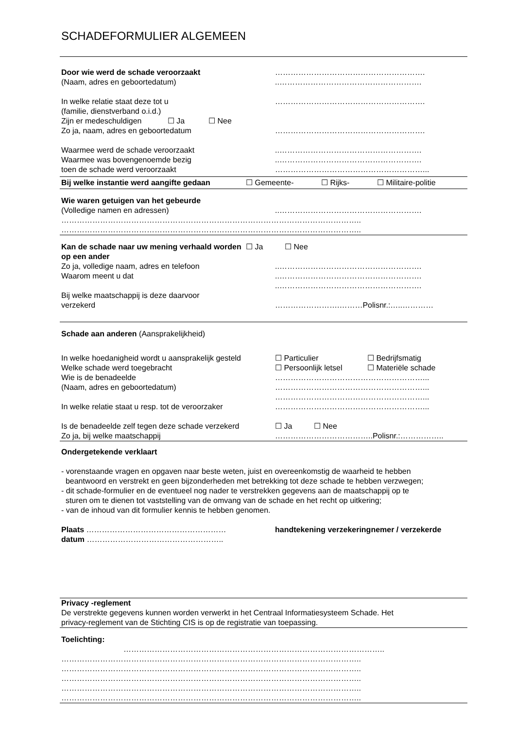SCHADEFORMULIER ALGEMEEN
Door wie werd de schade veroorzaakt ………………………………………………….
(Naam, adres en geboortedatum) ..……………………………………………….
In welke relatie staat deze tot u ………………………………………………….
(familie, dienstverband o.i.d.)
Zijn er medeschuldigen ☐ Ja ☐ Nee
Zo ja, naam, adres en geboortedatum ………………………………………………….
Waarmee werd de schade veroorzaakt ..……………………………………………….
Waarmee was bovengenoemde bezig ..……………………………………………….
toen de schade werd veroorzaakt …………………………………………………...
Bij welke instantie werd aangifte gedaan
☐ Gemeente- ☐ Rijks- ☐ Militaire-politie
Wie waren getuigen van het gebeurde
(Volledige namen en adressen) ..……………………………………………….
……………………………………………………………………………………………………..
……………………………………………………………………………………………………..
Kan de schade naar uw mening verhaald worden op een ander
☐ Ja ☐ Nee
Zo ja, volledige naam, adres en telefoon ..……………………………………………….
Waarom meent u dat ..……………………………………………….
..……………………………………………….
Bij welke maatschappij is deze daarvoor
verzekerd …………………….………Polisnr.:…..…………
Schade aan anderen (Aansprakelijkheid)
In welke hoedanigheid wordt u aansprakelijk gesteld
☐ Particulier ☐ Bedrijfsmatig
Welke schade werd toegebracht ☐ Persoonlijk letsel
☐ Materiële schade
Wie is de benadeelde …………………………………………………...
(Naam, adres en geboortedatum) …………………………………………………...
…………………………………………………...
In welke relatie staat u resp. tot de veroorzaker
…………………………………………………...
Is de benadeelde zelf tegen deze schade verzekerd
☐ Ja ☐ Nee
Zo ja, bij welke maatschappij ………………………………..Polisnr.:……………..
Ondergetekende verklaart
- vorenstaande vragen en opgaven naar beste weten, juist en overeenkomstig de waarheid te hebben
beantwoord en verstrekt en geen bijzonderheden met betrekking tot deze schade te hebben verzwegen;
- dit schade-formulier en de eventueel nog nader te verstrekken gegevens aan de maatschappij op te
sturen om te dienen tot vaststelling van de omvang van de schade en het recht op uitkering;
- van de inhoud van dit formulier kennis te hebben genomen.
Plaats ……………………………………………… handtekening verzekeringnemer / verzekerde
datum ……………………………………………..
Privacy -reglement
De verstrekte gegevens kunnen worden verwerkt in het Centraal Informatiesysteem Schade. Het
privacy-reglement van de Stichting CIS is op de registratie van toepassing.
Toelichting:
………………………………………………………………………………………..
……………………………………………………………………………………………………..
……………………………………………………………………………………………………..
……………………………………………………………………………………………………..
……………………………………………………………………………………………………..
……………………………………………………………………………………………………..